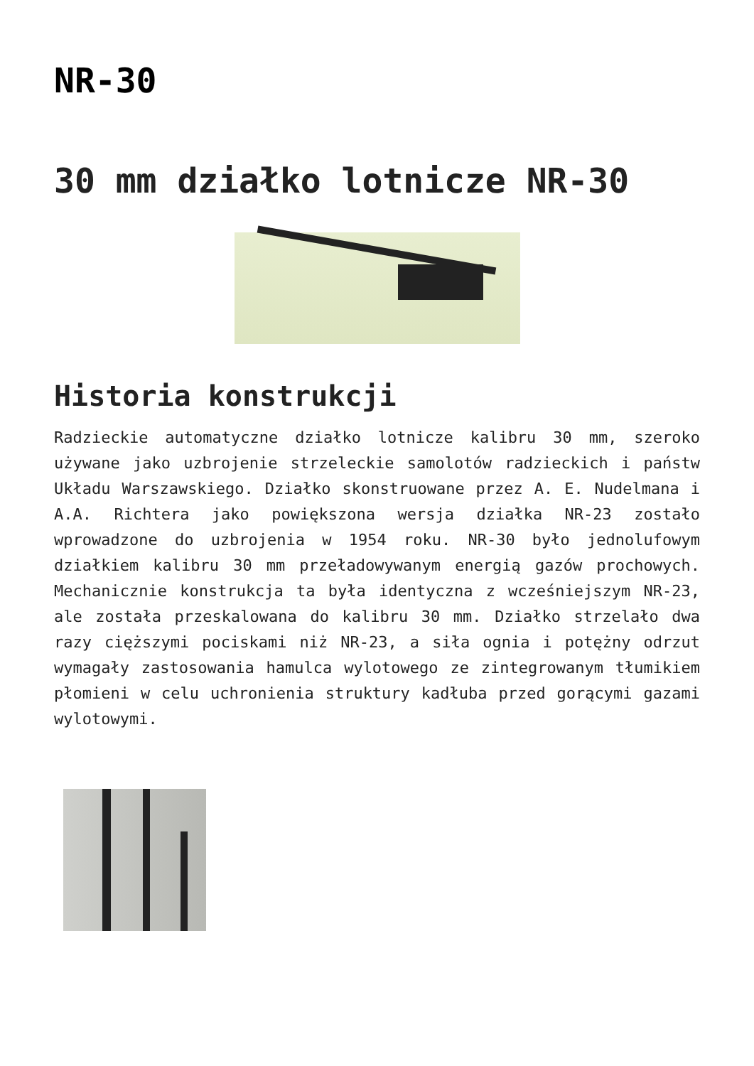NR-30
30 mm działko lotnicze NR-30
Historia konstrukcji
Radzieckie automatyczne działko lotnicze kalibru 30 mm, szeroko używane jako uzbrojenie strzeleckie samolotów radzieckich i państw Układu Warszawskiego. Działko skonstruowane przez A. E. Nudelmana i A.A. Richtera jako powiększona wersja działka NR-23 zostało wprowadzone do uzbrojenia w 1954 roku. NR-30 było jednolufowym działkiem kalibru 30 mm przeładowywanym energią gazów prochowych. Mechanicznie konstrukcja ta była identyczna z wcześniejszym NR-23, ale została przeskalowana do kalibru 30 mm. Działko strzelało dwa razy cięższymi pociskami niż NR-23, a siła ognia i potężny odrzut wymagały zastosowania hamulca wylotowego ze zintegrowanym tłumikiem płomieni w celu uchronienia struktury kadłuba przed gorącymi gazami wylotowymi.